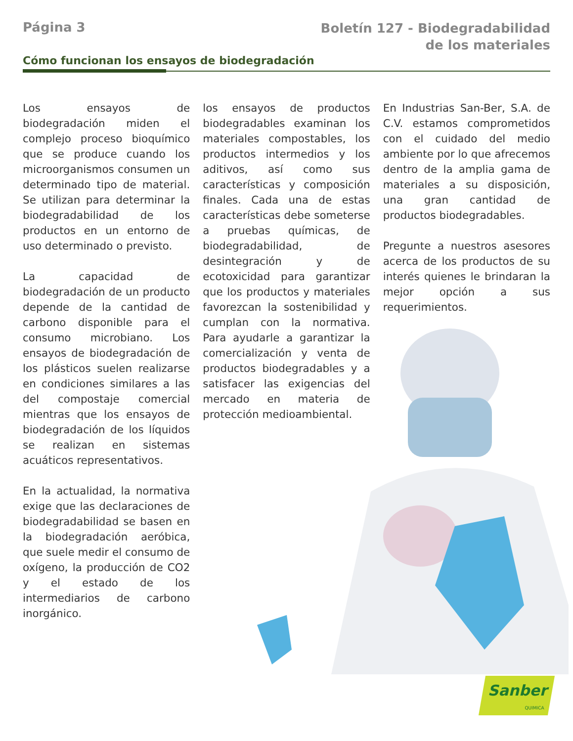Página 3
Boletín 127 - Biodegradabilidad
de los materiales
Cómo funcionan los ensayos de biodegradación
Los ensayos de biodegradación miden el complejo proceso bioquímico que se produce cuando los microorganismos consumen un determinado tipo de material. Se utilizan para determinar la biodegradabilidad de los productos en un entorno de uso determinado o previsto.
La capacidad de biodegradación de un producto depende de la cantidad de carbono disponible para el consumo microbiano. Los ensayos de biodegradación de los plásticos suelen realizarse en condiciones similares a las del compostaje comercial mientras que los ensayos de biodegradación de los líquidos se realizan en sistemas acuáticos representativos.
En la actualidad, la normativa exige que las declaraciones de biodegradabilidad se basen en la biodegradación aeróbica, que suele medir el consumo de oxígeno, la producción de CO2 y el estado de los intermediarios de carbono inorgánico.
los ensayos de productos biodegradables examinan los materiales compostables, los productos intermedios y los aditivos, así como sus características y composición finales. Cada una de estas características debe someterse a pruebas químicas, de biodegradabilidad, de desintegración y de ecotoxicidad para garantizar que los productos y materiales favorezcan la sostenibilidad y cumplan con la normativa. Para ayudarle a garantizar la comercialización y venta de productos biodegradables y a satisfacer las exigencias del mercado en materia de protección medioambiental.
En Industrias San-Ber, S.A. de C.V. estamos comprometidos con el cuidado del medio ambiente por lo que afrecemos dentro de la amplia gama de materiales a su disposición, una gran cantidad de productos biodegradables.
Pregunte a nuestros asesores acerca de los productos de su interés quienes le brindaran la mejor opción a sus requerimientos.
Sanber
QUIMICA